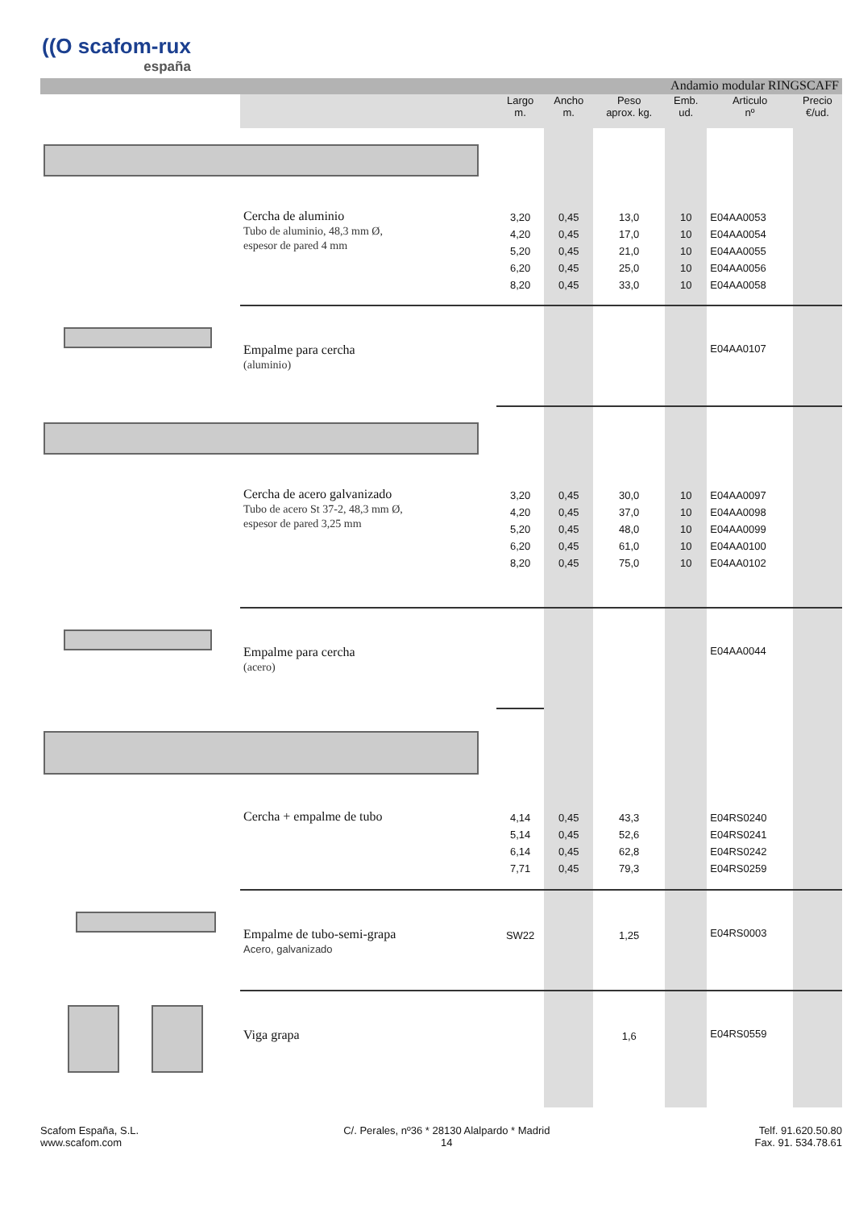((O scafom-rux
españa
| | Andamio modular RINGSCAFF | | | | | | |
| --- | --- | --- | --- | --- | --- | --- | --- |
| | | Largo m. | Ancho m. | Peso aprox. kg. | Emb. ud. | Articulo nº | Precio €/ud. |
| | Cercha de aluminio Tubo de aluminio, 48,3 mm Ø, espesor de pared 4 mm | 3,20 4,20 5,20 6,20 8,20 | 0,45 0,45 0,45 0,45 0,45 | 13,0 17,0 21,0 25,0 33,0 | 10 10 10 10 10 | E04AA0053 E04AA0054 E04AA0055 E04AA0056 E04AA0058 | |
| | Empalme para cercha (aluminio) | | | | | E04AA0107 | |
| | Cercha de acero galvanizado Tubo de acero St 37-2, 48,3 mm Ø, espesor de pared 3,25 mm | 3,20 4,20 5,20 6,20 8,20 | 0,45 0,45 0,45 0,45 0,45 | 30,0 37,0 48,0 61,0 75,0 | 10 10 10 10 10 | E04AA0097 E04AA0098 E04AA0099 E04AA0100 E04AA0102 | |
| | Empalme para cercha (acero) | | | | | E04AA0044 | |
| | Cercha + empalme de tubo | 4,14 5,14 6,14 7,71 | 0,45 0,45 0,45 0,45 | 43,3 52,6 62,8 79,3 | | E04RS0240 E04RS0241 E04RS0242 E04RS0259 | |
| | Empalme de tubo-semi-grapa Acero, galvanizado | SW22 | | 1,25 | | E04RS0003 | |
| | Viga grapa | | | 1,6 | | E04RS0559 | |
Scafom España, S.L.
www.scafom.com
C/. Perales, nº36 * 28130 Alalpardo * Madrid
14
Telf. 91.620.50.80
Fax. 91. 534.78.61